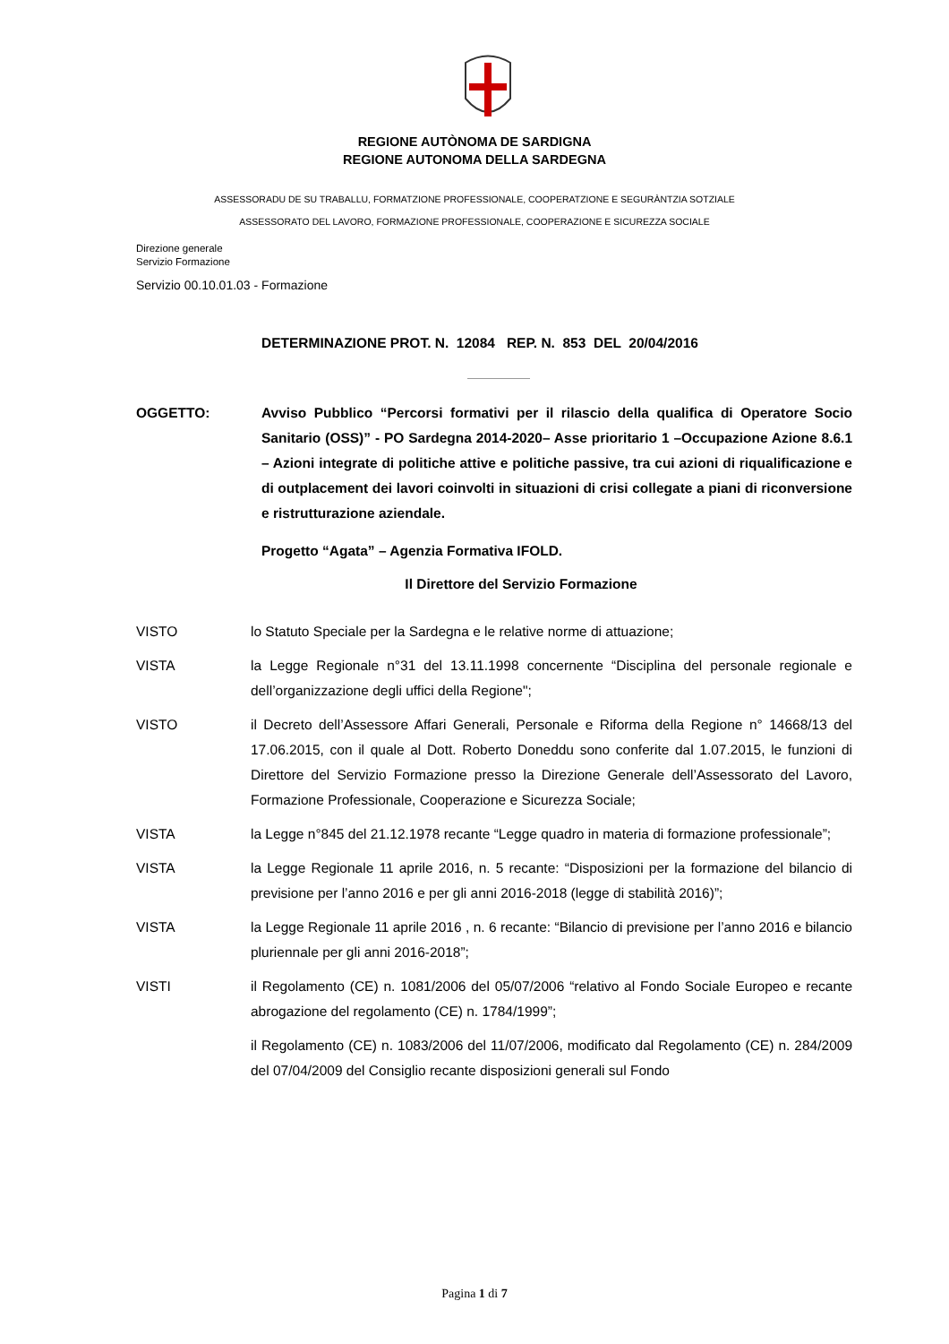REGIONE AUTÒNOMA DE SARDIGNA
REGIONE AUTONOMA DELLA SARDEGNA
ASSESSORADU DE SU TRABALLU, FORMATZIONE PROFESSIONALE, COOPERATZIONE E SEGURÀNTZIA SOTZIALE
ASSESSORATO DEL LAVORO, FORMAZIONE PROFESSIONALE, COOPERAZIONE E SICUREZZA SOCIALE
Direzione generale
Servizio Formazione
Servizio 00.10.01.03 - Formazione
DETERMINAZIONE PROT. N. 12084 REP. N. 853 DEL 20/04/2016
OGGETTO: Avviso Pubblico “Percorsi formativi per il rilascio della qualifica di Operatore Socio Sanitario (OSS)” - PO Sardegna 2014-2020– Asse prioritario 1 –Occupazione Azione 8.6.1 – Azioni integrate di politiche attive e politiche passive, tra cui azioni di riqualificazione e di outplacement dei lavori coinvolti in situazioni di crisi collegate a piani di riconversione e ristrutturazione aziendale.
Progetto “Agata” – Agenzia Formativa IFOLD.
Il Direttore del Servizio Formazione
VISTO lo Statuto Speciale per la Sardegna e le relative norme di attuazione;
VISTA la Legge Regionale n°31 del 13.11.1998 concernente “Disciplina del personale regionale e dell’organizzazione degli uffici della Regione";
VISTO il Decreto dell’Assessore Affari Generali, Personale e Riforma della Regione n° 14668/13 del 17.06.2015, con il quale al Dott. Roberto Doneddu sono conferite dal 1.07.2015, le funzioni di Direttore del Servizio Formazione presso la Direzione Generale dell’Assessorato del Lavoro, Formazione Professionale, Cooperazione e Sicurezza Sociale;
VISTA la Legge n°845 del 21.12.1978 recante “Legge quadro in materia di formazione professionale”;
VISTA la Legge Regionale 11 aprile 2016, n. 5 recante: “Disposizioni per la formazione del bilancio di previsione per l’anno 2016 e per gli anni 2016-2018 (legge di stabilità 2016)”;
VISTA la Legge Regionale 11 aprile 2016 , n. 6 recante: “Bilancio di previsione per l’anno 2016 e bilancio pluriennale per gli anni 2016-2018”;
VISTI il Regolamento (CE) n. 1081/2006 del 05/07/2006 “relativo al Fondo Sociale Europeo e recante abrogazione del regolamento (CE) n. 1784/1999”;
il Regolamento (CE) n. 1083/2006 del 11/07/2006, modificato dal Regolamento (CE) n. 284/2009 del 07/04/2009 del Consiglio recante disposizioni generali sul Fondo
Pagina 1 di 7